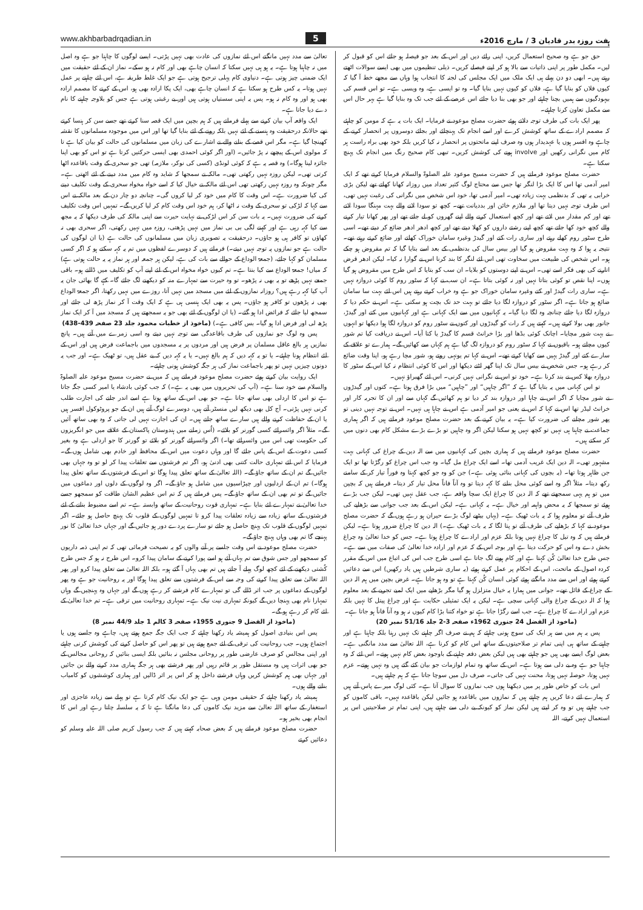www.akhbarbadrqadian.in 5 ہفت روزہ بدر قادیان 3 / مارچ 2016ء
حق جو ہے وہ صحیح استعمال کریں، اپنی رائے دیں اور اس کے بعد جو فیصلہ ہو جائے اس کو قبول کر لیں۔ مکمل طور پر اپنی ذاتیات سے بالا ہو کر اپنے فیصلے کریں۔ ذیلی تنظیموں میں بھی ایسے سوالات اٹھتے رہتے ہیں۔ ابھی دو دن پہلے ہی ایک ملک میں ایک مجلس کی لجنہ کا انتخاب ہوا وہاں سے مجھے خط آ گیا کہ کیوں فلاں کو بنایا گیا ہے، فلاں کو کیوں نہیں بنایا گیا۔ وہ تو ایسی ہے، وہ ویسی ہے۔ تو اس قسم کی بیہودگیوں سے ہمیں بچنا چاہئے اور جو بھی بنا دیا جائے اس عرصے کے لئے جب تک وہ بنایا گیا ہے بہر حال اس سے مکمل تعاون کرنا چاہئے۔
پھر ایک بات کی طرف توجہ دلاتے ہوئے حضرت مصلح موعود نے فرمایا۔ ایک بات یہ ہے کہ مومن کو چاہئے کہ مصمم ارادے کے ساتھ کوشش کرے اور اسے انجام تک پہنچائے اور بجائے دوسروں پر انحصار کرنے کے چاہے وہ افسر ہوں یا عہدیدار ہوں وہ صرف اپنے ماتحتوں پر انحصار نہ کیا کریں بلکہ خود بھی براہ راست ہر کام میں نگرانی رکھیں اور involve ہونے کی کوشش کریں۔ تبھی کام صحیح رنگ میں انجام تک پہنچ سکتا ہے۔
حضرت مصلح موعود فرماتے ہیں کہ حضرت مسیح موعود علیہ الصلوۃ والسلام فرمایا کرتے تھے کہ ایک امیر آدمی تھا اس کا ایک بڑا لنگر تھا جس سے محتاج لوگ کثیر تعداد میں روزانہ کھانا کھاتے تھے لیکن بڑی خرابی یہ تھی کہ بدنظمی بہت زیادہ تھی۔ امیر آدمی تھا، خود اس شخص میں نگرانی کی رغبت نہیں تھی، اس طرف توجہ نہیں دیتا تھا اور ملازم خائن اور بددیانت تھے۔ کچھ تو سودا لانے والے بہت مہنگا سودا لاتے تھے اور کم مقدار میں لاتے تھے اور کچھ استعمال کرنے والے اپنے گھروں کو لے جاتے تھے اور پھر کھانا تیار کرنے والے کچھ خود کھا جاتے تھے کچھ اپنے رشتے داروں کو کھلا دیتے تھے اور کچھ ادھر ادھر ضائع کر دیتے تھے۔ اسی طرح سٹور روم کھلے رہتے اور ساری رات کتے اور گیدڑ وغیرہ سامان خوراک کھاتے اور ضائع کرتے رہتے تھے۔ نتیجہ یہ ہوا کہ وہ بہت مقروض ہو گیا اور بیس سال کی بدنظمی کے بعد اسے بتایا گیا کہ تم مقروض ہو چکے ہو۔ اس شخص کی طبیعت میں سخاوت تھی اس لئے لنگر کا بند کرنا اس نے گوارا نہ کیا۔ لیکن ادھر قرض اتارنے کی بھی فکر اسے تھی۔ اس نے اپنے دوستوں کو بلایا۔ ان سب کو بتایا کہ اس طرح میں مقروض ہو گیا ہوں۔ اپنا نقص تو کوئی بتاتا نہیں اور نہ کوئی بتاتا ہے۔ ان سب نے کہا کہ سٹور روم کا کوئی دروازہ نہیں ہے۔ ساری رات گیدڑ اور کتے وغیرہ سامان خوراک جو ہے وہ خراب کرتے رہتے ہیں اس لئے بہت سا سامان ضائع ہو جاتا ہے۔ اگر سٹور کو دروازہ لگا دیا جائے تو بہت حد تک بچت ہو سکتی ہے۔ اس نے حکم دیا کہ دروازہ لگا دیا جائے چنانچہ وہ لگا دیا گیا۔ یہ کہانیوں میں سے ایک کہانی ہے اور کہانیوں میں کتے اور گیدڑ، جانور بھی بولا کرتے ہیں۔ کہتے ہیں کہ رات کو گیدڑوں اور کتوں نے سٹور روم کو دروازہ لگا ہوا دیکھا تو انہوں نے بہت شور مچایا۔ اچانک کوئی بڈھا اور بڑا خرانٹ قسم کا گیدڑ یا کتا آیا۔ اس نے دریافت کیا تم شور کیوں مچاتے ہو۔ باقیوں نے کہا کہ سٹور روم کو دروازہ لگ گیا ہے ہم کہاں سے کھائیں گے۔ ہمارے تو علاقے کے سارے کتے اور گیدڑ یہیں سے کھایا کرتے تھے۔ اس نے کہا تم یونہی روتے ہو، شور مچا رہے ہو، اپنا وقت ضائع کر رہے ہو۔ جس شخص نے بیس سال تک اپنا گھر لٹتے دیکھا اور اس کا کوئی انتظام نہ کیا اس کے سٹور کا دروازہ بھلا کس نے بند کرنا ہے۔ خود تو اس نے نگرانی نہیں کرنی۔ اس لئے گھبراؤ نہیں۔
تو اس کہانی میں یہ بتایا گیا ہے کہ ”اگر چاہیں“ اور ”چاہیں“ میں بڑا فرق ہوتا ہے۔ کتوں اور گیدڑوں نے شور مچایا کہ اگر اس نے چاہا اور دروازہ بند کر دیا تو ہم کھائیں گے کہاں سے اور ان کا تجربہ کار اور خرانٹ لیڈر تھا اس نے کہا کہ اس نے یعنی جو امیر آدمی ہے اس نے چاہا ہی نہیں۔ اس نے توجہ نہیں دینی تو پھر شور مچانے کی ضرورت کیا ہے۔ یہ بیان کرنے کے بعد حضرت مصلح موعود فرماتے ہیں کہ اگر ہماری جماعت نے چاہنا ہی نہیں تو کچھ نہیں ہو سکتا لیکن اگر وہ چاہیں تو بڑے بڑے مشکل کام بھی دنوں میں کر سکتے ہیں۔
حضرت مصلح موعود فرماتے ہیں کہ ہماری بچپن کی کہانیوں میں سے الہ دین کے چراغ کی کہانی بہت مشہور تھی۔ الہ دین ایک غریب آدمی تھا۔ اسے ایک چراغ مل گیا۔ وہ جب اس چراغ کو رگڑتا تھا تو ایک جن ظاہر ہوتا تھا۔ (یہ بچوں کی کہانی بنائی ہوئی ہے۔) جن کو وہ جو کچھ کہتا وہ فوراً تیار کر کے سامنے رکھ دیتا۔ مثلاً اگر وہ اسے کوئی محل بنانے کا کہہ دیتا تو وہ آناً فاناً محل تیار کر دیتا۔ فرماتے ہیں کہ بچپن میں تو ہم یہی سمجھتے تھے کہ الہ دین کا چراغ ایک سچا واقعہ ہے، جب عقل نہیں تھی۔ لیکن جب بڑے ہوئے تو سمجھا کہ یہ محض واہمہ اور خیال ہے۔ یہ کہانی ہے۔ لیکن اس کے بعد جب جوانی سے بڑھاپے کی طرف آئے تو معلوم ہوا کہ یہ بات ٹھیک ہے۔ (یہاں بیٹھے لوگ بڑے حیران ہو رہے ہوں گے کہ حضرت مصلح موعود نے کہا کہ بڑھاپے کی طرف آئے تو پتا لگا کہ یہ بات ٹھیک ہے۔) الہ دین کا چراغ ضرور ہوتا ہے۔ لیکن فرماتے ہیں کہ وہ تیل کا چراغ نہیں ہوتا بلکہ عزم اور ارادے کا چراغ ہوتا ہے۔ جس کو خدا تعالیٰ وہ چراغ بخش دے وہ اس کو حرکت دیتا ہے اور بوجہ اس کے کہ عزم اور ارادہ خدا تعالیٰ کی صفات میں سے ہے۔ جس طرح خدا تعالیٰ کُن کہتا ہے اور کام ہونے لگ جاتا ہے اسی طرح جب اس کی اتباع میں اس کے مقرر کردہ اصول کے ماتحت، اس کے احکام پر عمل کرتے ہوئے (یہ ساری شرطیں ہیں یاد رکھیں) اس سے دعائیں کرتے ہوئے اور اس سے مدد مانگتے ہوئے کوئی انسان کُن کہتا ہے تو وہ ہو جاتا ہے۔ غرض بچپن میں ہم الہ دین کے چراغ کے قائل تھے۔ جوانی میں ہمارا یہ خیال متزلزل ہو گیا مگر بڑھاپے میں ایک لمبے تجربے کے بعد معلوم ہوا کہ الہ دین کے چراغ والی کہانی سچی ہے۔ لیکن یہ ایک تمثیلی حکایت ہے اور چراغ پیتل کا نہیں بلکہ عزم اور ارادے کا چراغ ہے۔ جب اسے رگڑا جاتا ہے تو خواہ کتنا بڑا کام کیوں نہ ہو وہ آناً فاناً ہو جاتا ہے۔
(ماخوذ از الفضل 24 جنوری 1962ء صفحہ 3-2 جلد 51/16 نمبر 20)
پس یہ ہم میں سے ہر ایک کی سوچ ہونی چاہئے کہ ہم نے صرف اگر چاہنے تک نہیں رہنا بلکہ چاہنا ہے اور چاہنے کے ساتھ ہی اپنی تمام تر صلاحیتوں کے ساتھ اس کام کو کرنا ہے، اللہ تعالیٰ سے مدد مانگنی ہے۔ بعض لوگ ایسے بھی ہیں جو چاہتے بھی ہیں لیکن بعض دفعہ چاہنے کے باوجود بعض کام نہیں ہوتے۔ اس لئے کہ وہ چاہنا جو ہے وہ بے دلی سے ہوتا ہے۔ اس کے ساتھ وہ تمام لوازمات جو بیان کئے گئے ہیں وہ نہیں ہوتے۔ عزم نہیں ہوتا، حوصلہ نہیں ہوتا، محنت نہیں کی جاتی۔ صرف دل میں سوچا جاتا ہے کہ ہم چاہتے ہیں۔
اس بات کو خاص طور پر میں دیکھتا ہوں جب نمازوں کا سوال آتا ہے۔ کئی لوگ میرے پاس آتے ہیں کہ ہمارے لئے دعا کریں ہم چاہتے ہیں کہ نمازوں میں باقاعدہ ہو جائیں لیکن باقاعدہ نہیں۔ باقی کاموں کو جب چاہتے ہیں تو وہ کر لیتے ہیں لیکن نماز کو کیونکہ بے دلی سے چاہتے ہیں، اپنی تمام تر صلاحیتیں اس پر استعمال نہیں کرتے، اللہ
تعالیٰ سے مدد نہیں مانگتے اس لئے نمازوں کی عادت بھی نہیں پڑتی۔ ایسے لوگوں کا چاہنا جو ہے وہ اصل میں نہ چاہنا ہوتا ہے۔ یہ ہو ہی نہیں سکتا کہ انسان چاہے بھی اور کام نہ ہو سکے۔ نماز ان کے لئے حقیقت میں ایک ضمنی چیز ہوتی ہے۔ دنیاوی کام پہلی ترجیح ہوتی ہے جو ایک غلط طریقہ ہے، اس لئے چاہنے پر عمل نہیں ہوتا۔ یہ کس طرح ہو سکتا ہے کہ انسان چاہے بھی، ایک پکا ارادہ بھی ہو، اس کے کرنے کا مصمم ارادہ بھی ہو اور وہ کام نہ ہو۔ پس یہ اپنی سستیاں ہوتی ہیں اور بے رغبتی ہوتی ہے جس کو بلاوجہ چاہنے کا نام دے دیا جاتا ہے۔
ایک واقعہ آپ بیان کرنے سے پہلے فرماتے ہیں کہ ہم بچپن میں ایک قصہ سنا کرتے تھے جسے سن کر ہنسا کرتے تھے حالانکہ درحقیقت وہ ہنسنے کے لئے نہیں بلکہ رونے کے لئے بنایا گیا تھا اور اس میں موجودہ مسلمانوں کا نقشہ کھینچا گیا ہے۔ مگر اس قصے کے بنانے والے نے اشارے کی زبان میں مسلمانوں کی حالت کو بیان کیا ہے تا کہ مولوی اس کے پیچھے نہ پڑ جائیں۔ (اور اگر کوئی احمدی بھی ایسی حرکتیں کرتا ہے تو اس کو بھی اپنا جائزہ لینا ہوگا۔) وہ قصہ یہ ہے کہ کوئی لونڈی (کسی کی نوکر، ملازمہ) تھی جو سحری کے وقت باقاعدہ اٹھا کرتی تھی۔ لیکن روزہ نہیں رکھتی تھی۔ مالکہ نے سمجھا کہ شاید وہ کام میں مدد دینے کے لئے اٹھتی ہے۔ مگر چونکہ وہ روزہ نہیں رکھتی تھی اس لئے مالکہ نے خیال کیا کہ اسے خواہ مخواہ سحری کے وقت تکلیف دینے کی کیا ضرورت ہے۔ اس وقت کا کام میں خود کر لیا کروں گی۔ چنانچہ دو چار دن کے بعد مالکہ نے اس سے کہا کہ لڑکی تو سحری کے وقت نہ اٹھا کر، ہم خود اس وقت کام کر لیا کریں گے۔ تمہیں اس وقت تکلیف کرنے کی ضرورت نہیں۔ یہ بات سن کر اس لڑکی نے نہایت حیرت سے اپنی مالکہ کی طرف دیکھا کہ یہ مجھ سے کیا کہہ رہی ہے اور کہنے لگی بی بی نماز میں نہیں پڑھتی، روزہ میں نہیں رکھتی، اگر سحری بھی نہ کھاؤں تو کافر ہی ہو جاؤں۔ درحقیقت یہ تصویری زبان میں مسلمانوں کی حالت ہے (یا ان لوگوں کی حالت ہے جو نمازوں پہ توجہ نہیں دیتے۔) فرماتے ہیں کہ دوسرے لفظوں میں تم یہ کہہ سکتے ہو کہ اگر کسی مسلمان کو کہا جائے، (جمعۃ الوداع کے حوالے سے بات کی ہے، لیکن ہر جمعہ اور ہر نماز پہ یہ حالت ہوتی ہے) کہ میاں! جمعۃ الوداع سے کیا بنتا ہے۔ تم کیوں خواہ مخواہ اس کے لئے اپنے آپ کو تکلیف میں ڈالتے ہو۔ باقی جمعے نہیں پڑھے تو یہ بھی نہ پڑھو۔ تو وہ حیرت سے تمہارے منہ کو دیکھنے لگ جائے گا۔ کہے گا بھائی جان یہ آپ کیا کہہ رہے ہیں؟ روزانہ نمازوں کے لئے میں مسجد میں نہیں آتا، روزے میں نہیں رکھتا، اگر جمعۃ الوداع بھی نہ پڑھوں تو کافر ہو جاؤں۔ پس یہ بھی ایک ہنسی ہی ہے کہ ایک وقت آ کر نماز پڑھ لی جائے اور سمجھ لیا جائے کہ فرائض ادا ہو گئے۔ (یا ان لوگوں کے لئے بھی جو یہ سمجھتے ہیں کہ مسجد میں آ کر ایک نماز پڑھ لی اور فرض ادا ہو گیا۔ بس کافی ہے۔) (ماخوذ از خطبات محمود جلد 23 صفحہ 439-438)
پس وہ لوگ جو نمازوں کی طرف باقاعدگی سے توجہ نہیں دیتے وہ اسی زمرے میں آتے ہیں۔ پانچ نمازیں ہر بالغ عاقل مسلمان پر فرض ہیں اور مردوں پر یہ مسجدوں میں باجماعت فرض ہیں اور اس کے لئے انتظام ہونا چاہئے۔ یا تو یہ کہہ دیں کہ ہم بالغ نہیں۔ یا یہ کہہ دیں کہ بے عقل ہیں، تو ٹھیک ہے۔ اور جب یہ دونوں چیزیں نہیں تو پھر باجماعت نماز کی ہر جگہ کوشش ہونی چاہئے۔
ایک روایت بیان کرتے ہوئے حضرت مصلح موعود فرماتے ہیں کہ میں نے حضرت مسیح موعود علیہ الصلوۃ والسلام سے خود سنا ہے۔ (آپ کی تحریروں میں بھی یہ ہے۔) کہ جب کوئی بادشاہ یا امیر کسی جگہ جاتا ہے تو اس کا اردلی بھی ساتھ جاتا ہے۔ جو بھی اس کے ساتھ ہوتا ہے اسے اندر جانے کی اجازت طلب کرنی نہیں پڑتی۔ آج کل بھی دیکھ لیں منسٹر آتے ہیں، دوسرے لوگ آتے ہیں ان کے جو پروٹوکول افسر ہیں یا ان کے حفاظت کرنے والے ہیں سارے ساتھ جاتے ہیں۔ ان کی اجازت نہیں لی جاتی کہ وہ بھی ساتھ آئیں گے۔ مثلاً اگر وائسرائے کسی گورنر کو بلائے۔ (اُس زمانے میں ہندوستان پاکستان کے علاقے میں جو انگریزوں کی حکومت تھی اس میں وائسرائے تھا۔) اگر وائسرائے گورنر کو بلائے تو گورنر کا جو اردلی ہے وہ بغیر کسی دعوت کے اس کے پاس جائے گا اور وہاں دعوت میں اس کے محافظ اور خادم بھی شامل ہوں گے۔ فرمایا کہ اس لئے تمہاری حالت کتنی بھی ادنیٰ ہو، اگر تم فرشتوں سے تعلقات پیدا کر لو تو وہ جہاں بھی جائیں گے تم ان کے ساتھ جاؤ گے۔ (اللہ تعالیٰ کے ساتھ تعلق پیدا ہوگا تو اس کے فرشتوں کے ساتھ تعلق پیدا ہوگا۔) تم ان کے اردلیوں اور چپڑاسیوں میں شامل ہو جاؤ گے۔ اگر وہ لوگوں کے دلوں اور دماغوں میں جائیں گے تو تم بھی ان کے ساتھ جاؤ گے۔ پس فرماتے ہیں کہ تم اس عظیم الشان طاقت کو سمجھو جسے خدا تعالیٰ نے تمہارے لئے بنایا ہے۔ تمہاری قوت روحانیت کے ساتھ وابستہ ہے۔ تم اسے مضبوط بنانے کے لئے فرشتوں کے ساتھ زیادہ سے زیادہ تعلقات پیدا کرو تا تمہیں لوگوں کے قلوب تک پہنچ حاصل ہو جائے۔ اگر تمہیں لوگوں کے قلوب تک پہنچ حاصل ہو جائے تو سارے پردے دور ہو جائیں گے اور جہاں خدا تعالیٰ کا نور پہنچے گا تم بھی وہاں پہنچ جاؤ گے۔
حضرت مصلح موعود نے اس وقت جلسے پر آنے والوں کو یہ نصیحت فرمائی تھی کہ تم اپنی ذمہ داریوں کو سمجھو اور جس شوق سے تم یہاں آئے ہو اسے پورا کرنے کے سامان پیدا کرو۔ اس طرح نہ ہو کہ جس طرح کُشتی دیکھنے کے لئے کچھ لوگ پہلے آ جاتے ہیں تم بھی یہاں آ گئے ہو۔ بلکہ اللہ تعالیٰ سے تعلق پیدا کرو اور پھر اللہ تعالیٰ سے تعلق پیدا کرنے کی وجہ سے اس کے فرشتوں سے تعلق پیدا ہوگا اور یہ روحانیت جو ہے وہ پھر لوگوں کے دماغوں پر جب اثر ڈالے گی تو تمہارے کام فرشتے کر رہے ہوں گے اور جہاں وہ پہنچیں گے وہاں تمہارا نام بھی پہنچا دیں گے کیونکہ تمہاری نیت نیک ہے۔ تمہاری روحانیت میں ترقی ہے۔ تم خدا تعالیٰ کے لئے کام کر رہے ہو گے۔
(ماخوذ از الفضل 9 جنوری 1955ء صفحہ 3 کالم 1 جلد 44/9 نمبر 8)
پس اس بنیادی اصول کو ہمیشہ یاد رکھنا چاہئے کہ جب ایک جگہ جمع ہوتے ہیں، چاہے وہ جلسے ہوں یا اجتماع ہوں۔ جب روحانیت کی ترقی کے لئے جمع ہوتے ہیں تو پھر اس کو حاصل کرنے کی کوشش کرنی چاہئے اور اپنی مجالس کو صرف عارضی طور پر روحانی مجلس نہ بنائیں بلکہ ایسی بنائیں کہ روحانی مجالس کے جو بھی اثرات ہیں وہ مستقل طور پر قائم رہیں اور پھر فرشتے بھی ہر جگہ ہماری مدد کرنے والے بن جائیں اور جہاں بھی ہم کوشش کریں وہاں فرشتے داخل ہو کر اس پر اثر ڈالیں اور ہماری کوششوں کو کامیاب بنانے والے ہوں۔
ہمیشہ یاد رکھنا چاہئے کہ حقیقی مومن وہی ہے جو ایک نیک کام کرتا ہے تو پہلے سے زیادہ عاجزی اور استغفار کے ساتھ اللہ تعالیٰ سے مزید نیک کاموں کی دعا مانگتا ہے تا کہ یہ سلسلہ چلتا رہے اور اس کا انجام بھی بخیر ہو۔
حضرت مصلح موعود فرماتے ہیں کہ بعض صحابہ کہتے ہیں کہ جب رسول کریم صلی اللہ علیہ وسلم کو دعائیں کرتے